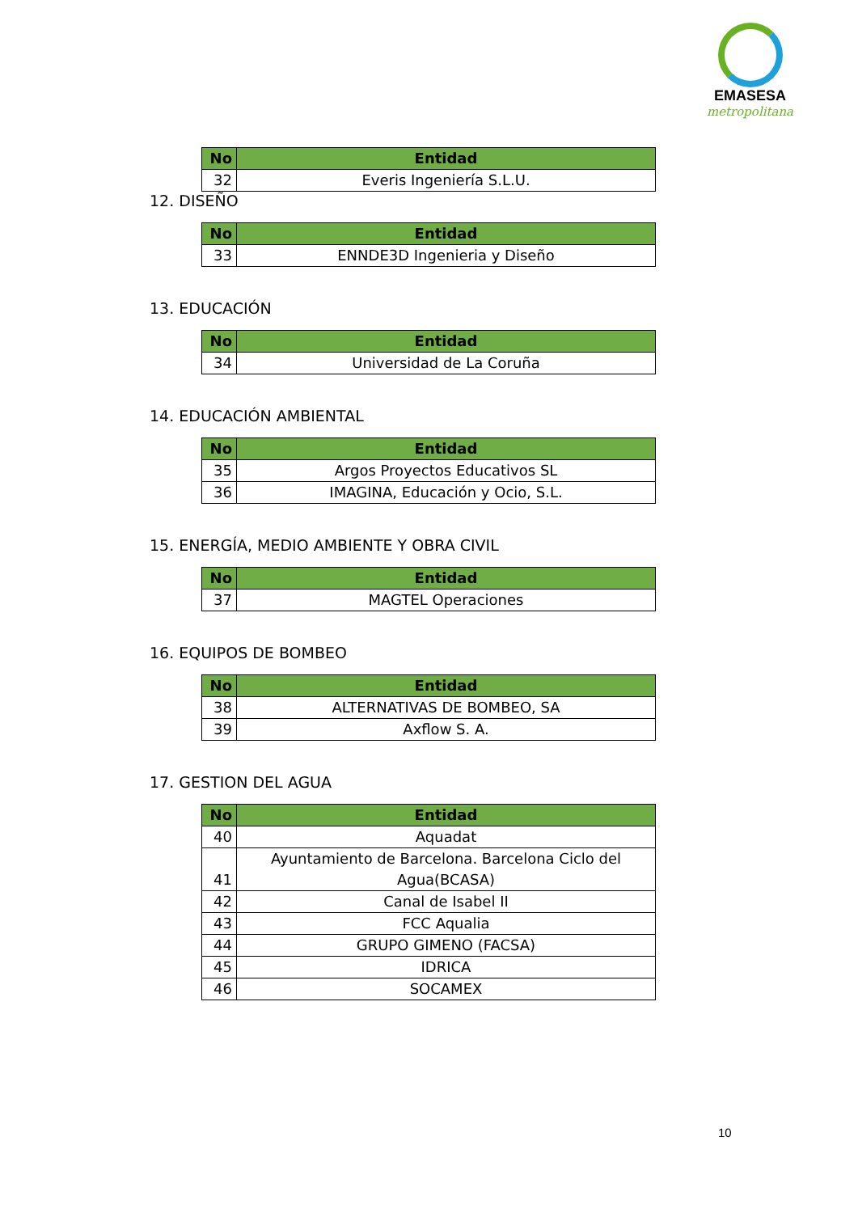EMASESA
metropolitana
| No | Entidad |
| --- | --- |
| 32 | Everis Ingeniería S.L.U. |
12. DISEÑO
| No | Entidad |
| --- | --- |
| 33 | ENNDE3D Ingenieria y Diseño |
13. EDUCACIÓN
| No | Entidad |
| --- | --- |
| 34 | Universidad de La Coruña |
14. EDUCACIÓN AMBIENTAL
| No | Entidad |
| --- | --- |
| 35 | Argos Proyectos Educativos SL |
| 36 | IMAGINA, Educación y Ocio, S.L. |
15. ENERGÍA, MEDIO AMBIENTE Y OBRA CIVIL
| No | Entidad |
| --- | --- |
| 37 | MAGTEL Operaciones |
16. EQUIPOS DE BOMBEO
| No | Entidad |
| --- | --- |
| 38 | ALTERNATIVAS DE BOMBEO, SA |
| 39 | Axflow S. A. |
17. GESTION DEL AGUA
| No | Entidad |
| --- | --- |
| 40 | Aquadat |
| 41 | Ayuntamiento de Barcelona. Barcelona Ciclo del Agua(BCASA) |
| 42 | Canal de Isabel II |
| 43 | FCC Aqualia |
| 44 | GRUPO GIMENO (FACSA) |
| 45 | IDRICA |
| 46 | SOCAMEX |
10